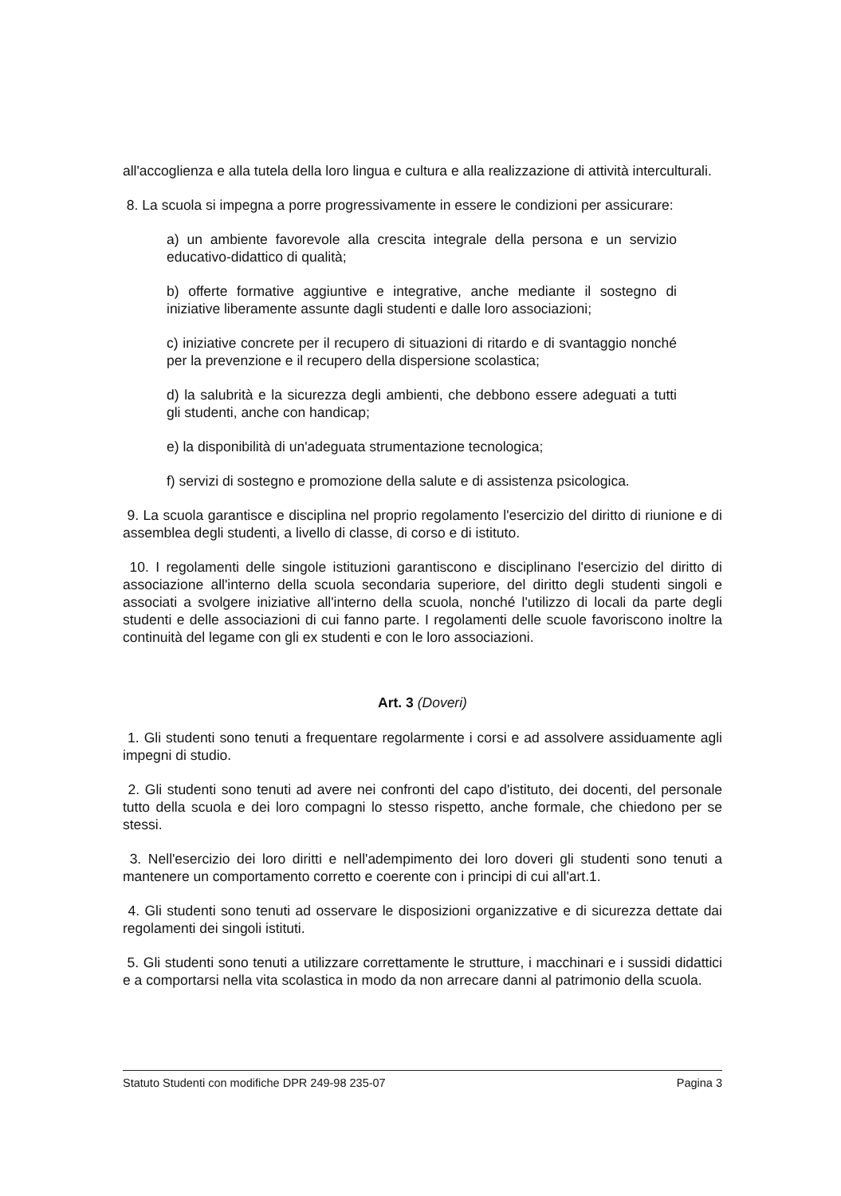all'accoglienza e alla tutela della loro lingua e cultura e alla realizzazione di attività interculturali.
8. La scuola si impegna a porre progressivamente in essere le condizioni per assicurare:
a) un ambiente favorevole alla crescita integrale della persona e un servizio educativo-didattico di qualità;
b) offerte formative aggiuntive e integrative, anche mediante il sostegno di iniziative liberamente assunte dagli studenti e dalle loro associazioni;
c) iniziative concrete per il recupero di situazioni di ritardo e di svantaggio nonché per la prevenzione e il recupero della dispersione scolastica;
d) la salubrità e la sicurezza degli ambienti, che debbono essere adeguati a tutti gli studenti, anche con handicap;
e) la disponibilità di un'adeguata strumentazione tecnologica;
f) servizi di sostegno e promozione della salute e di assistenza psicologica.
9. La scuola garantisce e disciplina nel proprio regolamento l'esercizio del diritto di riunione e di assemblea degli studenti, a livello di classe, di corso e di istituto.
10. I regolamenti delle singole istituzioni garantiscono e disciplinano l'esercizio del diritto di associazione all'interno della scuola secondaria superiore, del diritto degli studenti singoli e associati a svolgere iniziative all'interno della scuola, nonché l'utilizzo di locali da parte degli studenti e delle associazioni di cui fanno parte. I regolamenti delle scuole favoriscono inoltre la continuità del legame con gli ex studenti e con le loro associazioni.
Art. 3 (Doveri)
1. Gli studenti sono tenuti a frequentare regolarmente i corsi e ad assolvere assiduamente agli impegni di studio.
2. Gli studenti sono tenuti ad avere nei confronti del capo d'istituto, dei docenti, del personale tutto della scuola e dei loro compagni lo stesso rispetto, anche formale, che chiedono per se stessi.
3. Nell'esercizio dei loro diritti e nell'adempimento dei loro doveri gli studenti sono tenuti a mantenere un comportamento corretto e coerente con i principi di cui all'art.1.
4. Gli studenti sono tenuti ad osservare le disposizioni organizzative e di sicurezza dettate dai regolamenti dei singoli istituti.
5. Gli studenti sono tenuti a utilizzare correttamente le strutture, i macchinari e i sussidi didattici e a comportarsi nella vita scolastica in modo da non arrecare danni al patrimonio della scuola.
Statuto Studenti con modifiche DPR 249-98 235-07 Pagina 3